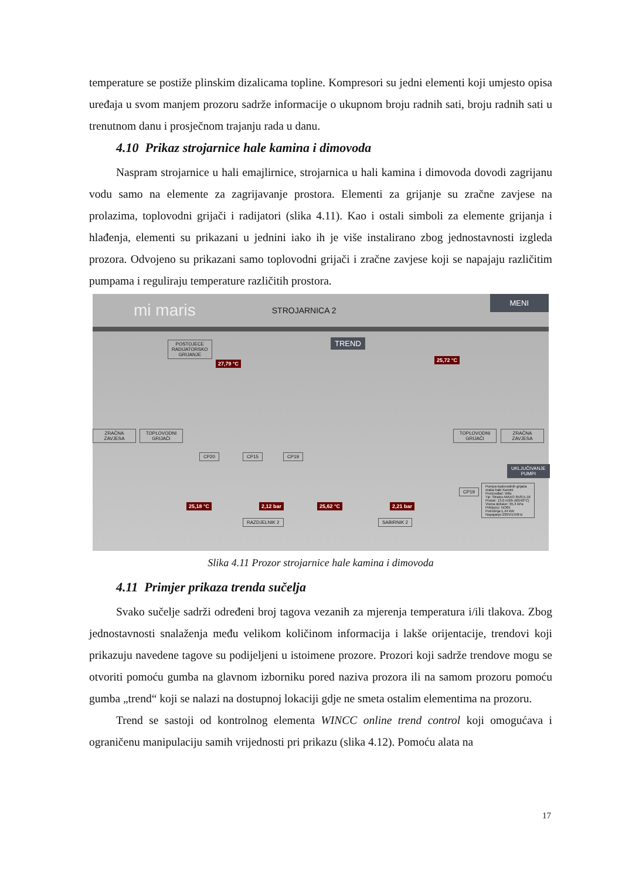temperature se postiže plinskim dizalicama topline. Kompresori su jedni elementi koji umjesto opisa uređaja u svom manjem prozoru sadrže informacije o ukupnom broju radnih sati, broju radnih sati u trenutnom danu i prosječnom trajanju rada u danu.
4.10 Prikaz strojarnice hale kamina i dimovoda
Naspram strojarnice u hali emajlirnice, strojarnica u hali kamina i dimovoda dovodi zagrijanu vodu samo na elemente za zagrijavanje prostora. Elementi za grijanje su zračne zavjese na prolazima, toplovodni grijači i radijatori (slika 4.11). Kao i ostali simboli za elemente grijanja i hlađenja, elementi su prikazani u jednini iako ih je više instalirano zbog jednostavnosti izgleda prozora. Odvojeno su prikazani samo toplovodni grijači i zračne zavjese koji se napajaju različitim pumpama i reguliraju temperature različitih prostora.
mi maris STROJARNICA 2
MENI
POSTOJECE
RADIJATORSKO
GRIJANJE
TREND
27,79 °C
25,72 °C
ZRAČNA
ZAVJESA
TOPLOVODNI
GRIJAČI
TOPLOVODNI
GRIJAČI
ZRAČNA
ZAVJESA
CP20 CP15 CP19
UKLJUČIVANJE PUMPI
25,18 °C 2,12 bar 25,62 °C 2,21 bar
RAZDJELNIK 2 SABIRNIK 2
CP19
Pumpa toplovodnih grijača
zraka hale Kamini
Proizvođač: Wilo
Tip: Stratos MAXO 65/0,5-16
Protok: 13,0 m3/h (60/40°C)
Visina dobave: 95,4 kPa
Priključci: NO65
Potrošnja:1,44 kW
Napajanje:230V/1/50Hz
Slika 4.11 Prozor strojarnice hale kamina i dimovoda
4.11 Primjer prikaza trenda sučelja
Svako sučelje sadrži određeni broj tagova vezanih za mjerenja temperatura i/ili tlakova. Zbog jednostavnosti snalaženja među velikom količinom informacija i lakše orijentacije, trendovi koji prikazuju navedene tagove su podijeljeni u istoimene prozore. Prozori koji sadrže trendove mogu se otvoriti pomoću gumba na glavnom izborniku pored naziva prozora ili na samom prozoru pomoću gumba „trend“ koji se nalazi na dostupnoj lokaciji gdje ne smeta ostalim elementima na prozoru.
Trend se sastoji od kontrolnog elementa WINCC online trend control koji omogućava i ograničenu manipulaciju samih vrijednosti pri prikazu (slika 4.12). Pomoću alata na
17